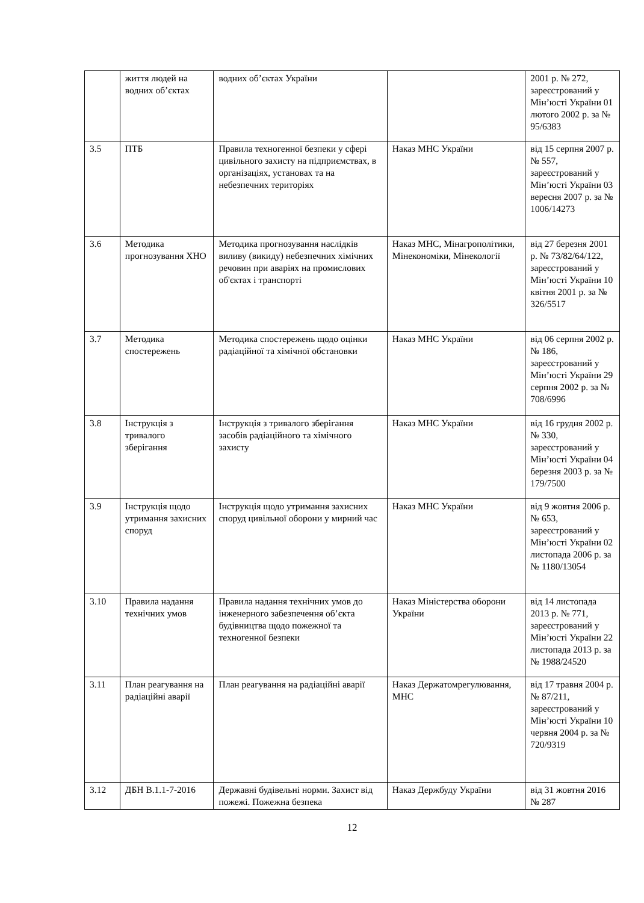| | життя людей на водних об’єктах | водних об’єктах України | | 2001 р. № 272, зареєстрований у Мін’юсті України 01 лютого 2002 р. за № 95/6383 |
| 3.5 | ПТБ | Правила техногенної безпеки у сфері цивільного захисту на підприємствах, в організаціях, установах та на небезпечних територіях | Наказ МНС України | від 15 серпня 2007 р. № 557, зареєстрований у Мін’юсті України 03 вересня 2007 р. за № 1006/14273 |
| 3.6 | Методика прогнозування ХНО | Методика прогнозування наслідків виливу (викиду) небезпечних хімічних речовин при аваріях на промислових об'єктах і транспорті | Наказ МНС, Мінагрополітики, Мінекономіки, Мінекології | від 27 березня 2001 р. № 73/82/64/122, зареєстрований у Мін’юсті України 10 квітня 2001 р. за № 326/5517 |
| 3.7 | Методика спостережень | Методика спостережень щодо оцінки радіаційної та хімічної обстановки | Наказ МНС України | від 06 серпня 2002 р. № 186, зареєстрований у Мін’юсті України 29 серпня 2002 р. за № 708/6996 |
| 3.8 | Інструкція з тривалого зберігання | Інструкція з тривалого зберігання засобів радіаційного та хімічного захисту | Наказ МНС України | від 16 грудня 2002 р. № 330, зареєстрований у Мін’юсті України 04 березня 2003 р. за № 179/7500 |
| 3.9 | Інструкція щодо утримання захисних споруд | Інструкція щодо утримання захисних споруд цивільної оборони у мирний час | Наказ МНС України | від 9 жовтня 2006 р. № 653, зареєстрований у Мін’юсті України 02 листопада 2006 р. за № 1180/13054 |
| 3.10 | Правила надання технічних умов | Правила надання технічних умов до інженерного забезпечення об’єкта будівництва щодо пожежної та техногенної безпеки | Наказ Міністерства оборони України | від 14 листопада 2013 р. № 771, зареєстрований у Мін’юсті України 22 листопада 2013 р. за № 1988/24520 |
| 3.11 | План реагування на радіаційні аварії | План реагування на радіаційні аварії | Наказ Держатомрегулювання, МНС | від 17 травня 2004 р. № 87/211, зареєстрований у Мін’юсті України 10 червня 2004 р. за № 720/9319 |
| 3.12 | ДБН В.1.1-7-2016 | Державні будівельні норми. Захист від пожежі. Пожежна безпека | Наказ Держбуду України | від 31 жовтня 2016 № 287 |
12